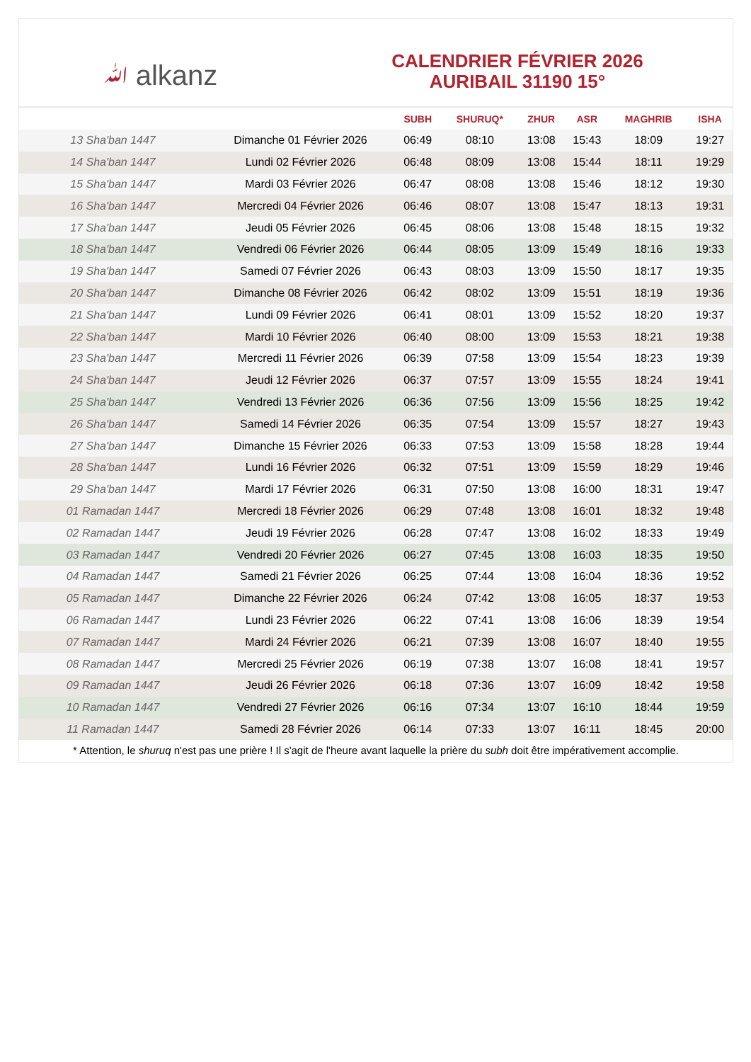ﷲ alkanz
CALENDRIER FÉVRIER 2026
AURIBAIL 31190 15°
| | | SUBH | SHURUQ* | ZHUR | ASR | MAGHRIB | ISHA |
| --- | --- | --- | --- | --- | --- | --- | --- |
| 13 Sha'ban 1447 | Dimanche 01 Février 2026 | 06:49 | 08:10 | 13:08 | 15:43 | 18:09 | 19:27 |
| 14 Sha'ban 1447 | Lundi 02 Février 2026 | 06:48 | 08:09 | 13:08 | 15:44 | 18:11 | 19:29 |
| 15 Sha'ban 1447 | Mardi 03 Février 2026 | 06:47 | 08:08 | 13:08 | 15:46 | 18:12 | 19:30 |
| 16 Sha'ban 1447 | Mercredi 04 Février 2026 | 06:46 | 08:07 | 13:08 | 15:47 | 18:13 | 19:31 |
| 17 Sha'ban 1447 | Jeudi 05 Février 2026 | 06:45 | 08:06 | 13:08 | 15:48 | 18:15 | 19:32 |
| 18 Sha'ban 1447 | Vendredi 06 Février 2026 | 06:44 | 08:05 | 13:09 | 15:49 | 18:16 | 19:33 |
| 19 Sha'ban 1447 | Samedi 07 Février 2026 | 06:43 | 08:03 | 13:09 | 15:50 | 18:17 | 19:35 |
| 20 Sha'ban 1447 | Dimanche 08 Février 2026 | 06:42 | 08:02 | 13:09 | 15:51 | 18:19 | 19:36 |
| 21 Sha'ban 1447 | Lundi 09 Février 2026 | 06:41 | 08:01 | 13:09 | 15:52 | 18:20 | 19:37 |
| 22 Sha'ban 1447 | Mardi 10 Février 2026 | 06:40 | 08:00 | 13:09 | 15:53 | 18:21 | 19:38 |
| 23 Sha'ban 1447 | Mercredi 11 Février 2026 | 06:39 | 07:58 | 13:09 | 15:54 | 18:23 | 19:39 |
| 24 Sha'ban 1447 | Jeudi 12 Février 2026 | 06:37 | 07:57 | 13:09 | 15:55 | 18:24 | 19:41 |
| 25 Sha'ban 1447 | Vendredi 13 Février 2026 | 06:36 | 07:56 | 13:09 | 15:56 | 18:25 | 19:42 |
| 26 Sha'ban 1447 | Samedi 14 Février 2026 | 06:35 | 07:54 | 13:09 | 15:57 | 18:27 | 19:43 |
| 27 Sha'ban 1447 | Dimanche 15 Février 2026 | 06:33 | 07:53 | 13:09 | 15:58 | 18:28 | 19:44 |
| 28 Sha'ban 1447 | Lundi 16 Février 2026 | 06:32 | 07:51 | 13:09 | 15:59 | 18:29 | 19:46 |
| 29 Sha'ban 1447 | Mardi 17 Février 2026 | 06:31 | 07:50 | 13:08 | 16:00 | 18:31 | 19:47 |
| 01 Ramadan 1447 | Mercredi 18 Février 2026 | 06:29 | 07:48 | 13:08 | 16:01 | 18:32 | 19:48 |
| 02 Ramadan 1447 | Jeudi 19 Février 2026 | 06:28 | 07:47 | 13:08 | 16:02 | 18:33 | 19:49 |
| 03 Ramadan 1447 | Vendredi 20 Février 2026 | 06:27 | 07:45 | 13:08 | 16:03 | 18:35 | 19:50 |
| 04 Ramadan 1447 | Samedi 21 Février 2026 | 06:25 | 07:44 | 13:08 | 16:04 | 18:36 | 19:52 |
| 05 Ramadan 1447 | Dimanche 22 Février 2026 | 06:24 | 07:42 | 13:08 | 16:05 | 18:37 | 19:53 |
| 06 Ramadan 1447 | Lundi 23 Février 2026 | 06:22 | 07:41 | 13:08 | 16:06 | 18:39 | 19:54 |
| 07 Ramadan 1447 | Mardi 24 Février 2026 | 06:21 | 07:39 | 13:08 | 16:07 | 18:40 | 19:55 |
| 08 Ramadan 1447 | Mercredi 25 Février 2026 | 06:19 | 07:38 | 13:07 | 16:08 | 18:41 | 19:57 |
| 09 Ramadan 1447 | Jeudi 26 Février 2026 | 06:18 | 07:36 | 13:07 | 16:09 | 18:42 | 19:58 |
| 10 Ramadan 1447 | Vendredi 27 Février 2026 | 06:16 | 07:34 | 13:07 | 16:10 | 18:44 | 19:59 |
| 11 Ramadan 1447 | Samedi 28 Février 2026 | 06:14 | 07:33 | 13:07 | 16:11 | 18:45 | 20:00 |
* Attention, le shuruq n'est pas une prière ! Il s'agit de l'heure avant laquelle la prière du subh doit être impérativement accomplie.